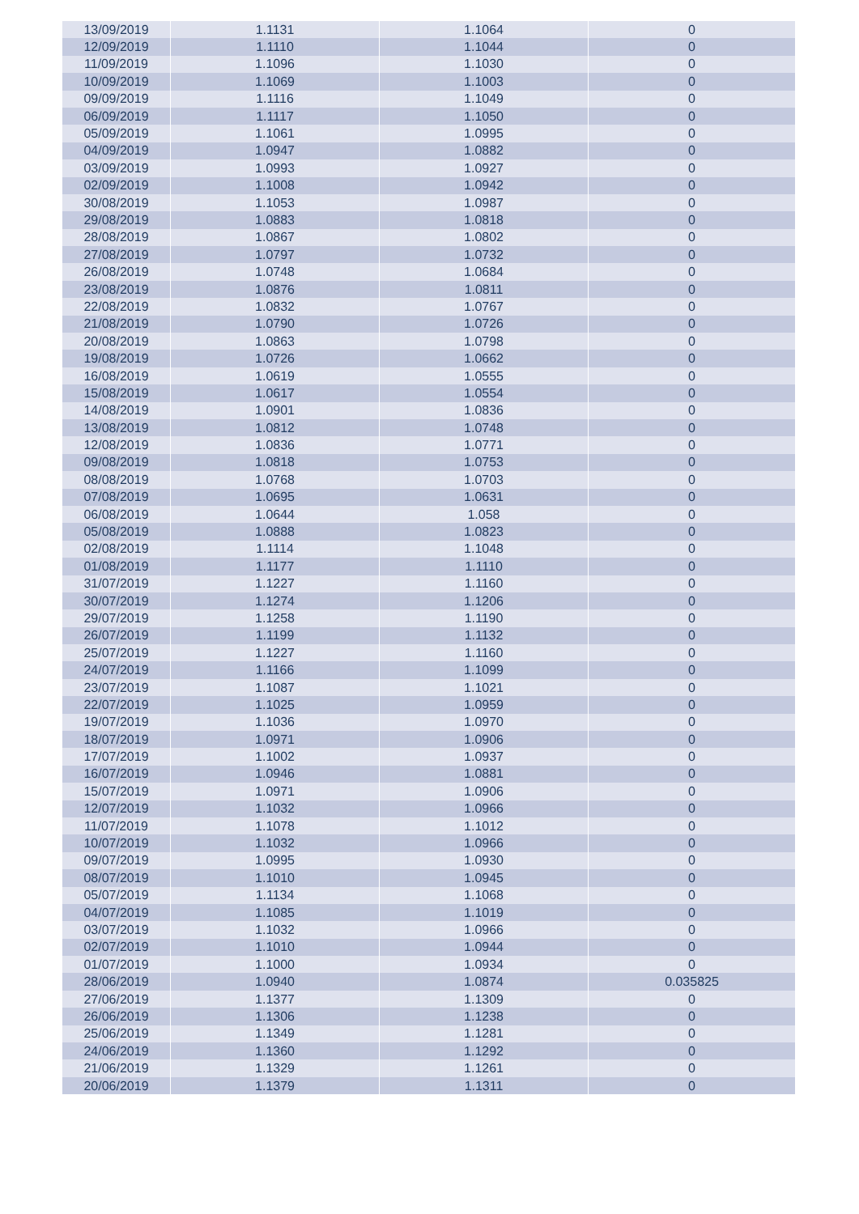| 13/09/2019 | 1.1131 | 1.1064 | 0 |
| 12/09/2019 | 1.1110 | 1.1044 | 0 |
| 11/09/2019 | 1.1096 | 1.1030 | 0 |
| 10/09/2019 | 1.1069 | 1.1003 | 0 |
| 09/09/2019 | 1.1116 | 1.1049 | 0 |
| 06/09/2019 | 1.1117 | 1.1050 | 0 |
| 05/09/2019 | 1.1061 | 1.0995 | 0 |
| 04/09/2019 | 1.0947 | 1.0882 | 0 |
| 03/09/2019 | 1.0993 | 1.0927 | 0 |
| 02/09/2019 | 1.1008 | 1.0942 | 0 |
| 30/08/2019 | 1.1053 | 1.0987 | 0 |
| 29/08/2019 | 1.0883 | 1.0818 | 0 |
| 28/08/2019 | 1.0867 | 1.0802 | 0 |
| 27/08/2019 | 1.0797 | 1.0732 | 0 |
| 26/08/2019 | 1.0748 | 1.0684 | 0 |
| 23/08/2019 | 1.0876 | 1.0811 | 0 |
| 22/08/2019 | 1.0832 | 1.0767 | 0 |
| 21/08/2019 | 1.0790 | 1.0726 | 0 |
| 20/08/2019 | 1.0863 | 1.0798 | 0 |
| 19/08/2019 | 1.0726 | 1.0662 | 0 |
| 16/08/2019 | 1.0619 | 1.0555 | 0 |
| 15/08/2019 | 1.0617 | 1.0554 | 0 |
| 14/08/2019 | 1.0901 | 1.0836 | 0 |
| 13/08/2019 | 1.0812 | 1.0748 | 0 |
| 12/08/2019 | 1.0836 | 1.0771 | 0 |
| 09/08/2019 | 1.0818 | 1.0753 | 0 |
| 08/08/2019 | 1.0768 | 1.0703 | 0 |
| 07/08/2019 | 1.0695 | 1.0631 | 0 |
| 06/08/2019 | 1.0644 | 1.058 | 0 |
| 05/08/2019 | 1.0888 | 1.0823 | 0 |
| 02/08/2019 | 1.1114 | 1.1048 | 0 |
| 01/08/2019 | 1.1177 | 1.1110 | 0 |
| 31/07/2019 | 1.1227 | 1.1160 | 0 |
| 30/07/2019 | 1.1274 | 1.1206 | 0 |
| 29/07/2019 | 1.1258 | 1.1190 | 0 |
| 26/07/2019 | 1.1199 | 1.1132 | 0 |
| 25/07/2019 | 1.1227 | 1.1160 | 0 |
| 24/07/2019 | 1.1166 | 1.1099 | 0 |
| 23/07/2019 | 1.1087 | 1.1021 | 0 |
| 22/07/2019 | 1.1025 | 1.0959 | 0 |
| 19/07/2019 | 1.1036 | 1.0970 | 0 |
| 18/07/2019 | 1.0971 | 1.0906 | 0 |
| 17/07/2019 | 1.1002 | 1.0937 | 0 |
| 16/07/2019 | 1.0946 | 1.0881 | 0 |
| 15/07/2019 | 1.0971 | 1.0906 | 0 |
| 12/07/2019 | 1.1032 | 1.0966 | 0 |
| 11/07/2019 | 1.1078 | 1.1012 | 0 |
| 10/07/2019 | 1.1032 | 1.0966 | 0 |
| 09/07/2019 | 1.0995 | 1.0930 | 0 |
| 08/07/2019 | 1.1010 | 1.0945 | 0 |
| 05/07/2019 | 1.1134 | 1.1068 | 0 |
| 04/07/2019 | 1.1085 | 1.1019 | 0 |
| 03/07/2019 | 1.1032 | 1.0966 | 0 |
| 02/07/2019 | 1.1010 | 1.0944 | 0 |
| 01/07/2019 | 1.1000 | 1.0934 | 0 |
| 28/06/2019 | 1.0940 | 1.0874 | 0.035825 |
| 27/06/2019 | 1.1377 | 1.1309 | 0 |
| 26/06/2019 | 1.1306 | 1.1238 | 0 |
| 25/06/2019 | 1.1349 | 1.1281 | 0 |
| 24/06/2019 | 1.1360 | 1.1292 | 0 |
| 21/06/2019 | 1.1329 | 1.1261 | 0 |
| 20/06/2019 | 1.1379 | 1.1311 | 0 |